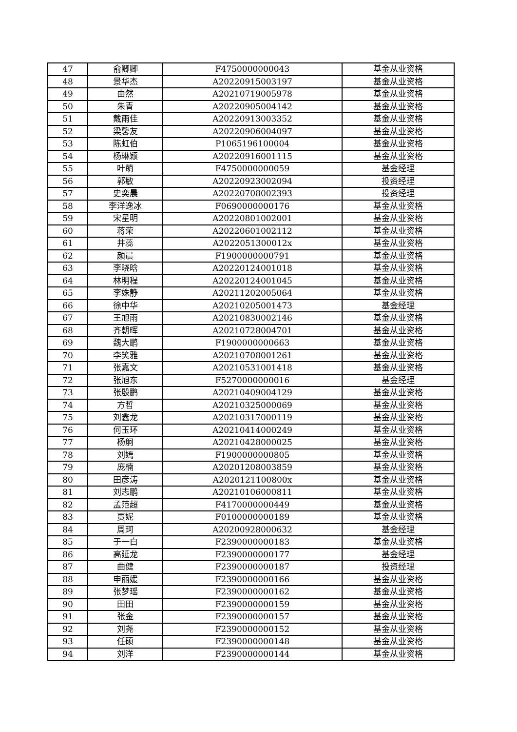| 47 | 俞卿卿 | F4750000000043 | 基金从业资格 |
| 48 | 景华杰 | A20220915003197 | 基金从业资格 |
| 49 | 由然 | A20210719005978 | 基金从业资格 |
| 50 | 朱青 | A20220905004142 | 基金从业资格 |
| 51 | 戴雨佳 | A20220913003352 | 基金从业资格 |
| 52 | 梁馨友 | A20220906004097 | 基金从业资格 |
| 53 | 陈虹伯 | P1065196100004 | 基金从业资格 |
| 54 | 杨琳颖 | A20220916001115 | 基金从业资格 |
| 55 | 叶萌 | F4750000000059 | 基金经理 |
| 56 | 郭敏 | A20220923002094 | 投资经理 |
| 57 | 史奕晨 | A20220708002393 | 投资经理 |
| 58 | 李洋逸冰 | F0690000000176 | 基金从业资格 |
| 59 | 宋星明 | A20220801002001 | 基金从业资格 |
| 60 | 蒋荣 | A20220601002112 | 基金从业资格 |
| 61 | 井蕊 | A2022051300012x | 基金从业资格 |
| 62 | 颜晨 | F1900000000791 | 基金从业资格 |
| 63 | 李晓晗 | A20220124001018 | 基金从业资格 |
| 64 | 林明程 | A20220124001045 | 基金从业资格 |
| 65 | 李姝静 | A20211202005064 | 基金从业资格 |
| 66 | 徐中华 | A20210205001473 | 基金经理 |
| 67 | 王旭雨 | A20210830002146 | 基金从业资格 |
| 68 | 齐朝晖 | A20210728004701 | 基金从业资格 |
| 69 | 魏大鹏 | F1900000000663 | 基金从业资格 |
| 70 | 李笑雅 | A20210708001261 | 基金从业资格 |
| 71 | 张嘉文 | A20210531001418 | 基金从业资格 |
| 72 | 张旭东 | F5270000000016 | 基金经理 |
| 73 | 张殷鹏 | A20210409004129 | 基金从业资格 |
| 74 | 方哲 | A20210325000069 | 基金从业资格 |
| 75 | 刘鑫龙 | A20210317000119 | 基金从业资格 |
| 76 | 何玉环 | A20210414000249 | 基金从业资格 |
| 77 | 杨舸 | A20210428000025 | 基金从业资格 |
| 78 | 刘嫣 | F1900000000805 | 基金从业资格 |
| 79 | 庞楠 | A20201208003859 | 基金从业资格 |
| 80 | 田彦涛 | A2020121100800x | 基金从业资格 |
| 81 | 刘志鹏 | A20210106000811 | 基金从业资格 |
| 82 | 孟范超 | F4170000000449 | 基金从业资格 |
| 83 | 贾妮 | F0100000000189 | 基金从业资格 |
| 84 | 周珂 | A20200928000632 | 基金经理 |
| 85 | 于一白 | F2390000000183 | 基金从业资格 |
| 86 | 高延龙 | F2390000000177 | 基金经理 |
| 87 | 曲健 | F2390000000187 | 投资经理 |
| 88 | 申丽媛 | F2390000000166 | 基金从业资格 |
| 89 | 张梦瑶 | F2390000000162 | 基金从业资格 |
| 90 | 田田 | F2390000000159 | 基金从业资格 |
| 91 | 张金 | F2390000000157 | 基金从业资格 |
| 92 | 刘尧 | F2390000000152 | 基金从业资格 |
| 93 | 任硕 | F2390000000148 | 基金从业资格 |
| 94 | 刘洋 | F2390000000144 | 基金从业资格 |